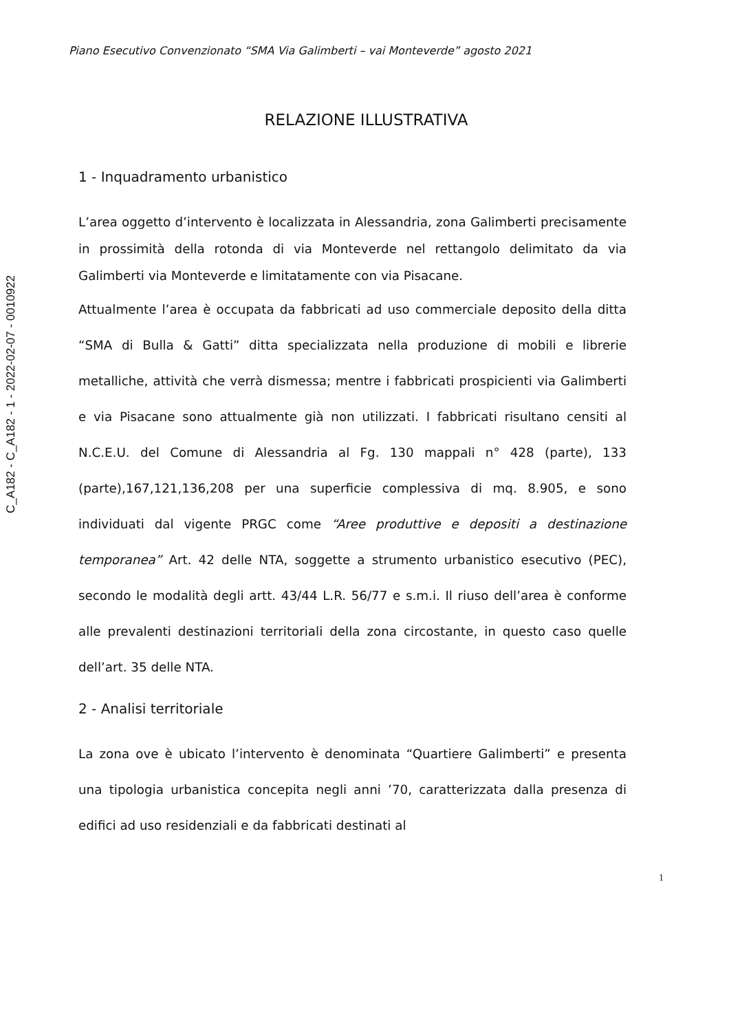C_A182 - C_A182 - 1 - 2022-02-07 - 0010922
Piano Esecutivo Convenzionato “SMA Via Galimberti – vai Monteverde” agosto 2021
RELAZIONE ILLUSTRATIVA
1 - Inquadramento urbanistico
L’area oggetto d’intervento è localizzata in Alessandria, zona Galimberti precisamente in prossimità della rotonda di via Monteverde nel rettangolo delimitato da via Galimberti via Monteverde e limitatamente con via Pisacane.
Attualmente l’area è occupata da fabbricati ad uso commerciale deposito della ditta “SMA di Bulla & Gatti” ditta specializzata nella produzione di mobili e librerie metalliche, attività che verrà dismessa; mentre i fabbricati prospicienti via Galimberti e via Pisacane sono attualmente già non utilizzati. I fabbricati risultano censiti al N.C.E.U. del Comune di Alessandria al Fg. 130 mappali n° 428 (parte), 133 (parte),167,121,136,208 per una superficie complessiva di mq. 8.905, e sono individuati dal vigente PRGC come “Aree produttive e depositi a destinazione temporanea” Art. 42 delle NTA, soggette a strumento urbanistico esecutivo (PEC), secondo le modalità degli artt. 43/44 L.R. 56/77 e s.m.i. Il riuso dell’area è conforme alle prevalenti destinazioni territoriali della zona circostante, in questo caso quelle dell’art. 35 delle NTA.
2 - Analisi territoriale
La zona ove è ubicato l’intervento è denominata “Quartiere Galimberti” e presenta una tipologia urbanistica concepita negli anni ’70, caratterizzata dalla presenza di edifici ad uso residenziali e da fabbricati destinati al
1